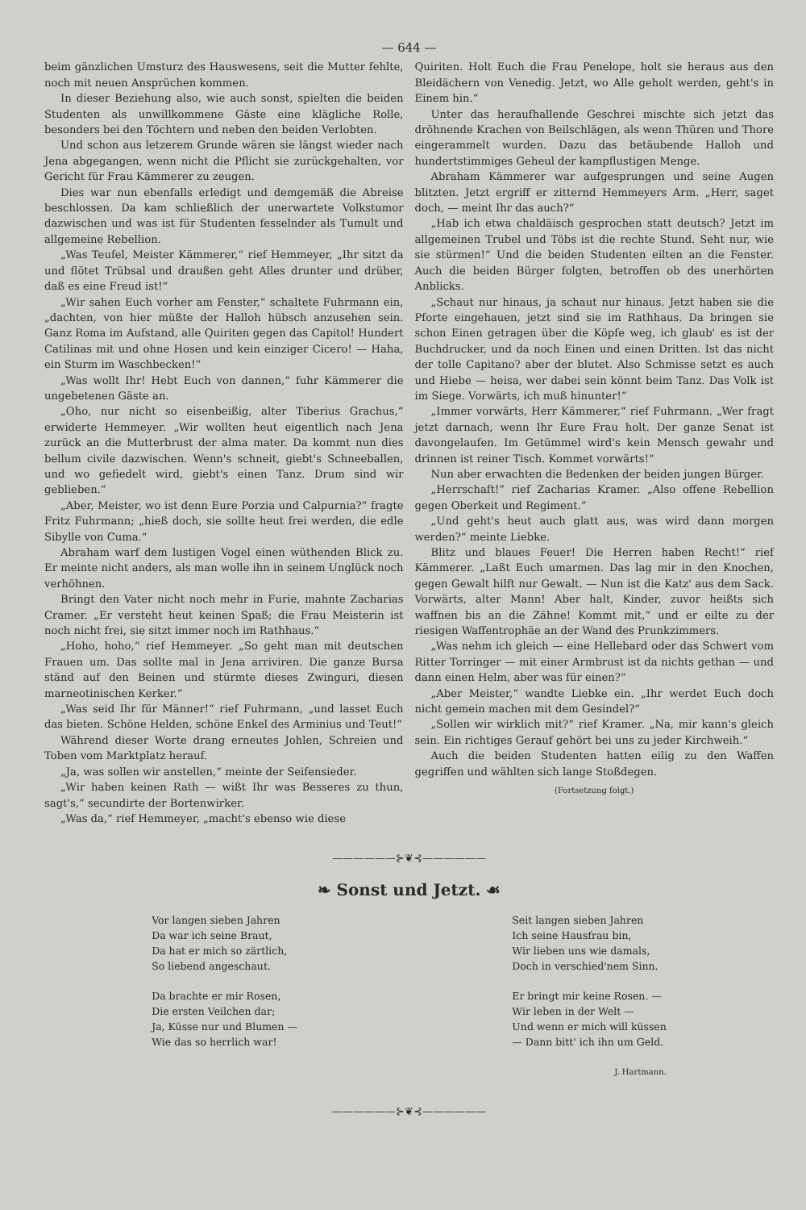— 644 —
beim gänzlichen Umsturz des Hauswesens, seit die Mutter fehlte, noch mit neuen Ansprüchen kommen.
In dieser Beziehung also, wie auch sonst, spielten die beiden Studenten als unwillkommene Gäste eine klägliche Rolle, besonders bei den Töchtern und neben den beiden Verlobten.
Und schon aus letzerem Grunde wären sie längst wieder nach Jena abgegangen, wenn nicht die Pflicht sie zurückgehalten, vor Gericht für Frau Kämmerer zu zeugen.
Dies war nun ebenfalls erledigt und demgemäß die Abreise beschlossen. Da kam schließlich der unerwartete Volkstumor dazwischen und was ist für Studenten fesselnder als Tumult und allgemeine Rebellion.
„Was Teufel, Meister Kämmerer,“ rief Hemmeyer, „Ihr sitzt da und flötet Trübsal und draußen geht Alles drunter und drüber, daß es eine Freud ist!“
„Wir sahen Euch vorher am Fenster,“ schaltete Fuhrmann ein, „dachten, von hier müßte der Halloh hübsch anzusehen sein. Ganz Roma im Aufstand, alle Quiriten gegen das Capitol! Hundert Catilinas mit und ohne Hosen und kein einziger Cicero! — Haha, ein Sturm im Waschbecken!“
„Was wollt Ihr! Hebt Euch von dannen,“ fuhr Kämmerer die ungebetenen Gäste an.
„Oho, nur nicht so eisenbeißig, alter Tiberius Grachus,“ erwiderte Hemmeyer. „Wir wollten heut eigentlich nach Jena zurück an die Mutterbrust der alma mater. Da kommt nun dies bellum civile dazwischen. Wenn's schneit, giebt's Schneeballen, und wo gefiedelt wird, giebt's einen Tanz. Drum sind wir geblieben.“
„Aber, Meister, wo ist denn Eure Porzia und Calpurnia?“ fragte Fritz Fuhrmann; „hieß doch, sie sollte heut frei werden, die edle Sibylle von Cuma.“
Abraham warf dem lustigen Vogel einen wüthenden Blick zu. Er meinte nicht anders, als man wolle ihn in seinem Unglück noch verhöhnen.
Bringt den Vater nicht noch mehr in Furie, mahnte Zacharias Cramer. „Er versteht heut keinen Spaß; die Frau Meisterin ist noch nicht frei, sie sitzt immer noch im Rathhaus.“
„Hoho, hoho,“ rief Hemmeyer. „So geht man mit deutschen Frauen um. Das sollte mal in Jena arriviren. Die ganze Bursa ständ auf den Beinen und stürmte dieses Zwinguri, diesen marneotinischen Kerker.“
„Was seid Ihr für Männer!“ rief Fuhrmann, „und lasset Euch das bieten. Schöne Helden, schöne Enkel des Arminius und Teut!“
Während dieser Worte drang erneutes Johlen, Schreien und Toben vom Marktplatz herauf.
„Ja, was sollen wir anstellen,“ meinte der Seifensieder.
„Wir haben keinen Rath — wißt Ihr was Besseres zu thun, sagt's,“ secundirte der Bortenwirker.
„Was da,“ rief Hemmeyer, „macht's ebenso wie diese
Quiriten. Holt Euch die Frau Penelope, holt sie heraus aus den Bleidächern von Venedig. Jetzt, wo Alle geholt werden, geht's in Einem hin.“
Unter das heraufhallende Geschrei mischte sich jetzt das dröhnende Krachen von Beilschlägen, als wenn Thüren und Thore eingerammelt wurden. Dazu das betäubende Halloh und hundertstimmiges Geheul der kampflustigen Menge.
Abraham Kämmerer war aufgesprungen und seine Augen blitzten. Jetzt ergriff er zitternd Hemmeyers Arm. „Herr, saget doch, — meint Ihr das auch?“
„Hab ich etwa chaldäisch gesprochen statt deutsch? Jetzt im allgemeinen Trubel und Töbs ist die rechte Stund. Seht nur, wie sie stürmen!“ Und die beiden Studenten eilten an die Fenster. Auch die beiden Bürger folgten, betroffen ob des unerhörten Anblicks.
„Schaut nur hinaus, ja schaut nur hinaus. Jetzt haben sie die Pforte eingehauen, jetzt sind sie im Rathhaus. Da bringen sie schon Einen getragen über die Köpfe weg, ich glaub' es ist der Buchdrucker, und da noch Einen und einen Dritten. Ist das nicht der tolle Capitano? aber der blutet. Also Schmisse setzt es auch und Hiebe — heisa, wer dabei sein könnt beim Tanz. Das Volk ist im Siege. Vorwärts, ich muß hinunter!“
„Immer vorwärts, Herr Kämmerer,“ rief Fuhrmann. „Wer fragt jetzt darnach, wenn Ihr Eure Frau holt. Der ganze Senat ist davongelaufen. Im Getümmel wird's kein Mensch gewahr und drinnen ist reiner Tisch. Kommet vorwärts!“
Nun aber erwachten die Bedenken der beiden jungen Bürger.
„Herrschaft!“ rief Zacharias Kramer. „Also offene Rebellion gegen Oberkeit und Regiment.“
„Und geht's heut auch glatt aus, was wird dann morgen werden?“ meinte Liebke.
Blitz und blaues Feuer! Die Herren haben Recht!“ rief Kämmerer. „Laßt Euch umarmen. Das lag mir in den Knochen, gegen Gewalt hilft nur Gewalt. — Nun ist die Katz' aus dem Sack. Vorwärts, alter Mann! Aber halt, Kinder, zuvor heißts sich waffnen bis an die Zähne! Kommt mit,“ und er eilte zu der riesigen Waffentrophäe an der Wand des Prunkzimmers.
„Was nehm ich gleich — eine Hellebard oder das Schwert vom Ritter Torringer — mit einer Armbrust ist da nichts gethan — und dann einen Helm, aber was für einen?“
„Aber Meister,“ wandte Liebke ein. „Ihr werdet Euch doch nicht gemein machen mit dem Gesindel?“
„Sollen wir wirklich mit?“ rief Kramer. „Na, mir kann's gleich sein. Ein richtiges Gerauf gehört bei uns zu jeder Kirchweih.“
Auch die beiden Studenten hatten eilig zu den Waffen gegriffen und wählten sich lange Stoßdegen.
(Fortsetzung folgt.)
——————⊱❦⊰——————
❧ Sonst und Jetzt. ☙
Vor langen sieben Jahren
Da war ich seine Braut,
Da hat er mich so zärtlich,
So liebend angeschaut.
Da brachte er mir Rosen,
Die ersten Veilchen dar;
Ja, Küsse nur und Blumen —
Wie das so herrlich war!
Seit langen sieben Jahren
Ich seine Hausfrau bin,
Wir lieben uns wie damals,
Doch in verschied'nem Sinn.
Er bringt mir keine Rosen. —
Wir leben in der Welt —
Und wenn er mich will küssen
— Dann bitt' ich ihn um Geld.
J. Hartmann.
——————⊱❦⊰——————